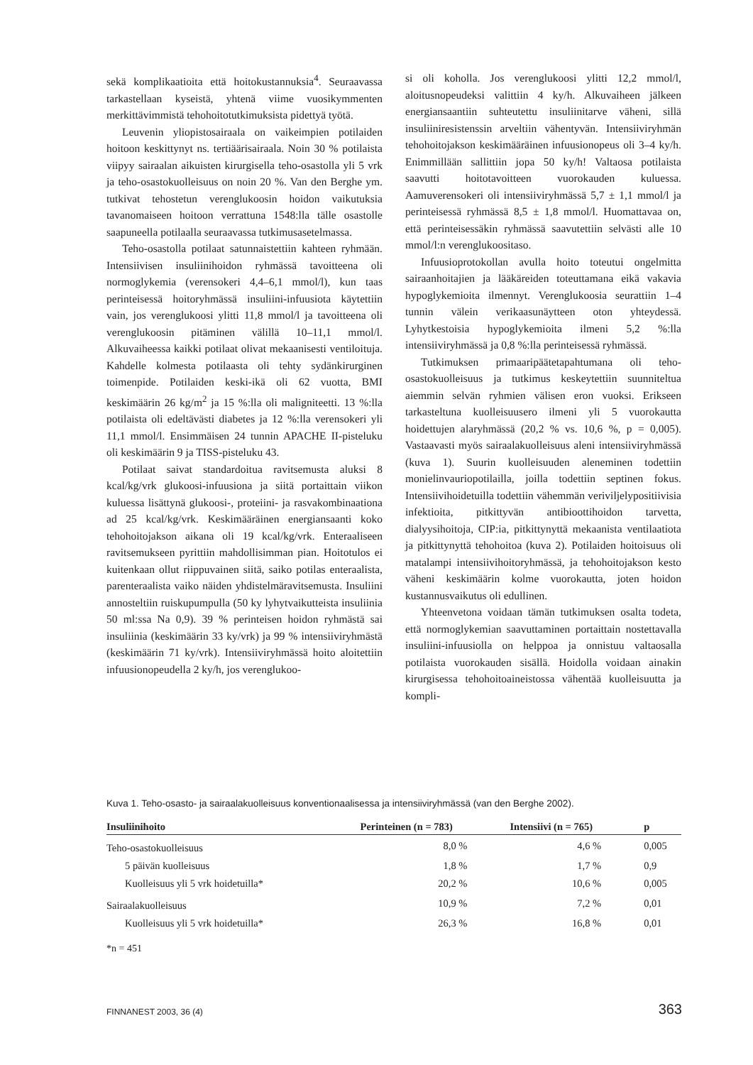sekä komplikaatioita että hoitokustannuksia<sup>4</sup>. Seuraavassa tarkastellaan kyseistä, yhtenä viime vuosikymmenten merkittävimmistä tehohoitotutkimuksista pidettyä työtä.
Leuvenin yliopistosairaala on vaikeimpien potilaiden hoitoon keskittynyt ns. tertiäärisairaala. Noin 30 % potilaista viipyy sairaalan aikuisten kirurgisella teho-osastolla yli 5 vrk ja teho-osastokuolleisuus on noin 20 %. Van den Berghe ym. tutkivat tehostetun verenglukoosin hoidon vaikutuksia tavanomaiseen hoitoon verrattuna 1548:lla tälle osastolle saapuneella potilaalla seuraavassa tutkimusasetelmassa.
Teho-osastolla potilaat satunnaistettiin kahteen ryhmään. Intensiivisen insuliinihoidon ryhmässä tavoitteena oli normoglykemia (verensokeri 4,4–6,1 mmol/l), kun taas perinteisessä hoitoryhmässä insuliini-infuusiota käytettiin vain, jos verenglukoosi ylitti 11,8 mmol/l ja tavoitteena oli verenglukoosin pitäminen välillä 10–11,1 mmol/l. Alkuvaiheessa kaikki potilaat olivat mekaanisesti ventiloituja. Kahdelle kolmesta potilaasta oli tehty sydänkirurginen toimenpide. Potilaiden keski-ikä oli 62 vuotta, BMI keskimäärin 26 kg/m<sup>2</sup> ja 15 %:lla oli maligniteetti. 13 %:lla potilaista oli edeltävästi diabetes ja 12 %:lla verensokeri yli 11,1 mmol/l. Ensimmäisen 24 tunnin APACHE II-pisteluku oli keskimäärin 9 ja TISS-pisteluku 43.
Potilaat saivat standardoitua ravitsemusta aluksi 8 kcal/kg/vrk glukoosi-infuusiona ja siitä portaittain viikon kuluessa lisättynä glukoosi-, proteiini- ja rasvakombinaationa ad 25 kcal/kg/vrk. Keskimääräinen energiansaanti koko tehohoitojakson aikana oli 19 kcal/kg/vrk. Enteraaliseen ravitsemukseen pyrittiin mahdollisimman pian. Hoitotulos ei kuitenkaan ollut riippuvainen siitä, saiko potilas enteraalista, parenteraalista vaiko näiden yhdistelmäravitsemusta. Insuliini annosteltiin ruiskupumpulla (50 ky lyhytvaikutteista insuliinia 50 ml:ssa Na 0,9). 39 % perinteisen hoidon ryhmästä sai insuliinia (keskimäärin 33 ky/vrk) ja 99 % intensiiviryhmästä (keskimäärin 71 ky/vrk). Intensiiviryhmässä hoito aloitettiin infuusionopeudella 2 ky/h, jos verenglukoo-
si oli koholla. Jos verenglukoosi ylitti 12,2 mmol/l, aloitusnopeudeksi valittiin 4 ky/h. Alkuvaiheen jälkeen energiansaantiin suhteutettu insuliinitarve väheni, sillä insuliiniresistenssin arveltiin vähentyvän. Intensiiviryhmän tehohoitojakson keskimääräinen infuusionopeus oli 3–4 ky/h. Enimmillään sallittiin jopa 50 ky/h! Valtaosa potilaista saavutti hoitotavoitteen vuorokauden kuluessa. Aamuverensokeri oli intensiiviryhmässä 5,7 ± 1,1 mmol/l ja perinteisessä ryhmässä 8,5 ± 1,8 mmol/l. Huomattavaa on, että perinteisessäkin ryhmässä saavutettiin selvästi alle 10 mmol/l:n verenglukoositaso.
Infuusioprotokollan avulla hoito toteutui ongelmitta sairaanhoitajien ja lääkäreiden toteuttamana eikä vakavia hypoglykemioita ilmennyt. Verenglukoosia seurattiin 1–4 tunnin välein verikaasunäytteen oton yhteydessä. Lyhytkestoisia hypoglykemioita ilmeni 5,2 %:lla intensiiviryhmässä ja 0,8 %:lla perinteisessä ryhmässä.
Tutkimuksen primaaripäätetapahtumana oli teho-osastokuolleisuus ja tutkimus keskeytettiin suunniteltua aiemmin selvän ryhmien välisen eron vuoksi. Erikseen tarkasteltuna kuolleisuusero ilmeni yli 5 vuorokautta hoidettujen alaryhmässä (20,2 % vs. 10,6 %, p = 0,005). Vastaavasti myös sairaalakuolleisuus aleni intensiiviryhmässä (kuva 1). Suurin kuolleisuuden aleneminen todettiin monielinvauriopotilailla, joilla todettiin septinen fokus. Intensiivihoidetuilla todettiin vähemmän veriviljelypositiivisia infektioita, pitkittyvän antibioottihoidon tarvetta, dialyysihoitoja, CIP:ia, pitkittynyttä mekaanista ventilaatiota ja pitkittynyttä tehohoitoa (kuva 2). Potilaiden hoitoisuus oli matalampi intensiivihoitoryhmässä, ja tehohoitojakson kesto väheni keskimäärin kolme vuorokautta, joten hoidon kustannusvaikutus oli edullinen.
Yhteenvetona voidaan tämän tutkimuksen osalta todeta, että normoglykemian saavuttaminen portaittain nostettavalla insuliini-infuusiolla on helppoa ja onnistuu valtaosalla potilaista vuorokauden sisällä. Hoidolla voidaan ainakin kirurgisessa tehohoitoaineistossa vähentää kuolleisuutta ja kompli-
Kuva 1. Teho-osasto- ja sairaalakuolleisuus konventionaalisessa ja intensiiviryhmässä (van den Berghe 2002).
| Insuliinihoito | Perinteinen (n = 783) | Intensiivi (n = 765) | p |
| --- | --- | --- | --- |
| Teho-osastokuolleisuus | 8,0 % | 4,6 % | 0,005 |
| 5 päivän kuolleisuus | 1,8 % | 1,7 % | 0,9 |
| Kuolleisuus yli 5 vrk hoidetuilla* | 20,2 % | 10,6 % | 0,005 |
| Sairaalakuolleisuus | 10,9 % | 7,2 % | 0,01 |
| Kuolleisuus yli 5 vrk hoidetuilla* | 26,3 % | 16,8 % | 0,01 |
*n = 451
FINNANEST 2003, 36 (4) 363